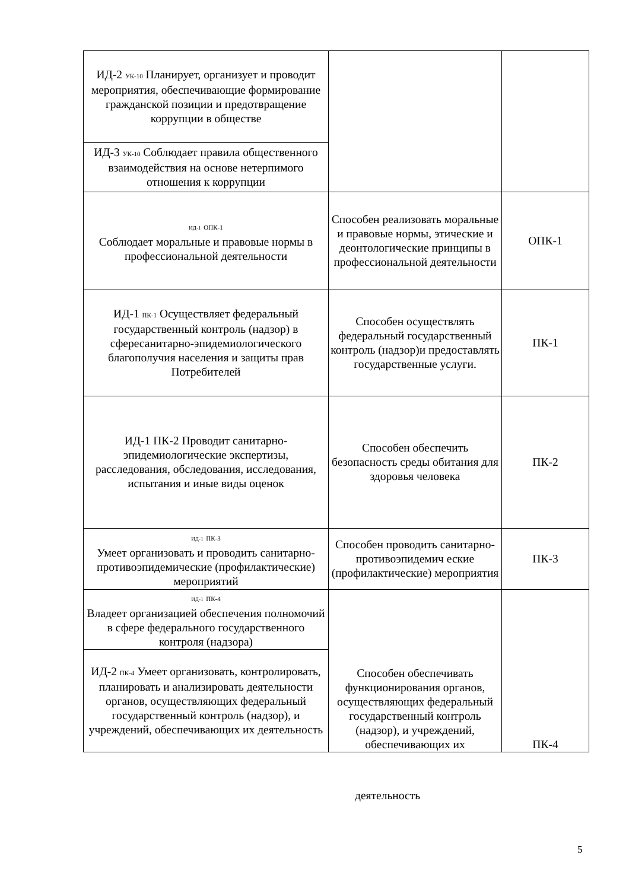| ИД-2 УК-10 Планирует, организует и проводит мероприятия, обеспечивающие формирование гражданской позиции и предотвращение коррупции в обществе | | |
| ИД-3 УК-10 Соблюдает правила общественного взаимодействия на основе нетерпимого отношения к коррупции | | |
| ИД-1 ОПК-1 Соблюдает моральные и правовые нормы в профессиональной деятельности | Способен реализовать моральные и правовые нормы, этические и деонтологические принципы в профессиональной деятельности | ОПК-1 |
| ИД-1 ПК-1 Осуществляет федеральный государственный контроль (надзор) в сфересанитарно-эпидемиологического благополучия населения и защиты прав Потребителей | Способен осуществлять федеральный государственный контроль (надзор)и предоставлять государственные услуги. | ПК-1 |
| ИД-1 ПК-2 Проводит санитарно-эпидемиологические экспертизы, расследования, обследования, исследования, испытания и иные виды оценок | Способен обеспечить безопасность среды обитания для здоровья человека | ПК-2 |
| ИД-1 ПК-3 Умеет организовать и проводить санитарно-противоэпидемические (профилактические) мероприятий | Способен проводить санитарно-противоэпидемич еские (профилактические) мероприятия | ПК-3 |
| ИД-1 ПК-4 Владеет организацией обеспечения полномочий в сфере федерального государственного контроля (надзора) | Способен обеспечивать функционирования органов, осуществляющих федеральный государственный контроль (надзор), и учреждений, обеспечивающих их | ПК-4 |
| ИД-2 ПК-4 Умеет организовать, контролировать, планировать и анализировать деятельности органов, осуществляющих федеральный государственный контроль (надзор), и учреждений, обеспечивающих их деятельность | | |
деятельность
5